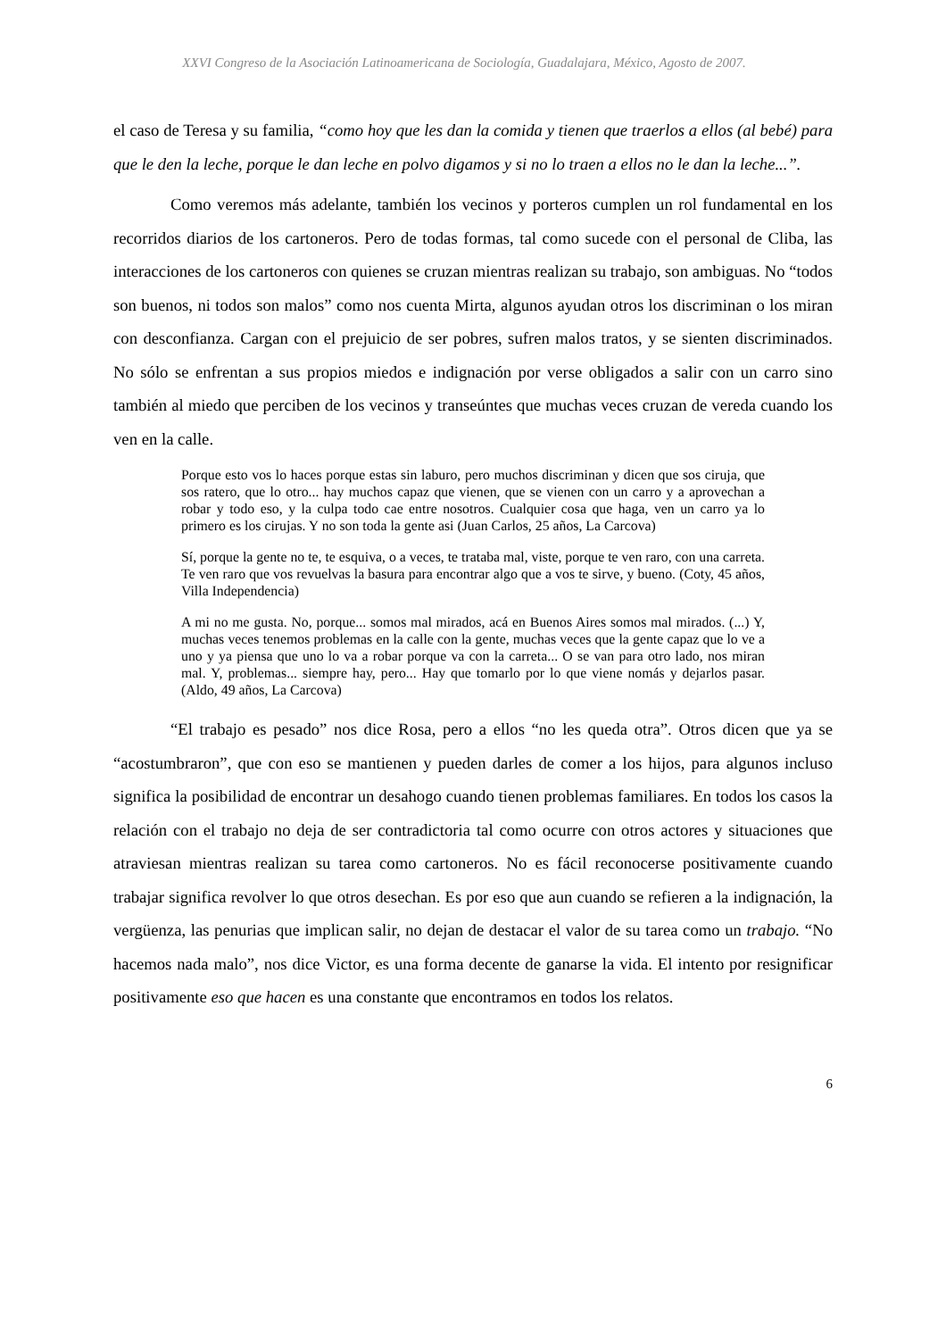XXVI Congreso de la Asociación Latinoamericana de Sociología, Guadalajara, México, Agosto de 2007.
el caso de Teresa y su familia, “como hoy que les dan la comida y tienen que traerlos a ellos (al bebé) para que le den la leche, porque le dan leche en polvo digamos y si no lo traen a ellos no le dan la leche...”.
Como veremos más adelante, también los vecinos y porteros cumplen un rol fundamental en los recorridos diarios de los cartoneros. Pero de todas formas, tal como sucede con el personal de Cliba, las interacciones de los cartoneros con quienes se cruzan mientras realizan su trabajo, son ambiguas. No “todos son buenos, ni todos son malos” como nos cuenta Mirta, algunos ayudan otros los discriminan o los miran con desconfianza. Cargan con el prejuicio de ser pobres, sufren malos tratos, y se sienten discriminados. No sólo se enfrentan a sus propios miedos e indignación por verse obligados a salir con un carro sino también al miedo que perciben de los vecinos y transeúntes que muchas veces cruzan de vereda cuando los ven en la calle.
Porque esto vos lo haces porque estas sin laburo, pero muchos discriminan y dicen que sos ciruja, que sos ratero, que lo otro... hay muchos capaz que vienen, que se vienen con un carro y a aprovechan a robar y todo eso, y la culpa todo cae entre nosotros. Cualquier cosa que haga, ven un carro ya lo primero es los cirujas. Y no son toda la gente asi (Juan Carlos, 25 años, La Carcova)
Sí, porque la gente no te, te esquiva, o a veces, te trataba mal, viste, porque te ven raro, con una carreta. Te ven raro que vos revuelvas la basura para encontrar algo que a vos te sirve, y bueno. (Coty, 45 años, Villa Independencia)
A mi no me gusta. No, porque... somos mal mirados, acá en Buenos Aires somos mal mirados. (...) Y, muchas veces tenemos problemas en la calle con la gente, muchas veces que la gente capaz que lo ve a uno y ya piensa que uno lo va a robar porque va con la carreta... O se van para otro lado, nos miran mal. Y, problemas... siempre hay, pero... Hay que tomarlo por lo que viene nomás y dejarlos pasar. (Aldo, 49 años, La Carcova)
“El trabajo es pesado” nos dice Rosa, pero a ellos “no les queda otra”. Otros dicen que ya se “acostumbraron”, que con eso se mantienen y pueden darles de comer a los hijos, para algunos incluso significa la posibilidad de encontrar un desahogo cuando tienen problemas familiares. En todos los casos la relación con el trabajo no deja de ser contradictoria tal como ocurre con otros actores y situaciones que atraviesan mientras realizan su tarea como cartoneros. No es fácil reconocerse positivamente cuando trabajar significa revolver lo que otros desechan. Es por eso que aun cuando se refieren a la indignación, la vergüenza, las penurias que implican salir, no dejan de destacar el valor de su tarea como un trabajo. “No hacemos nada malo”, nos dice Victor, es una forma decente de ganarse la vida. El intento por resignificar positivamente eso que hacen es una constante que encontramos en todos los relatos.
6